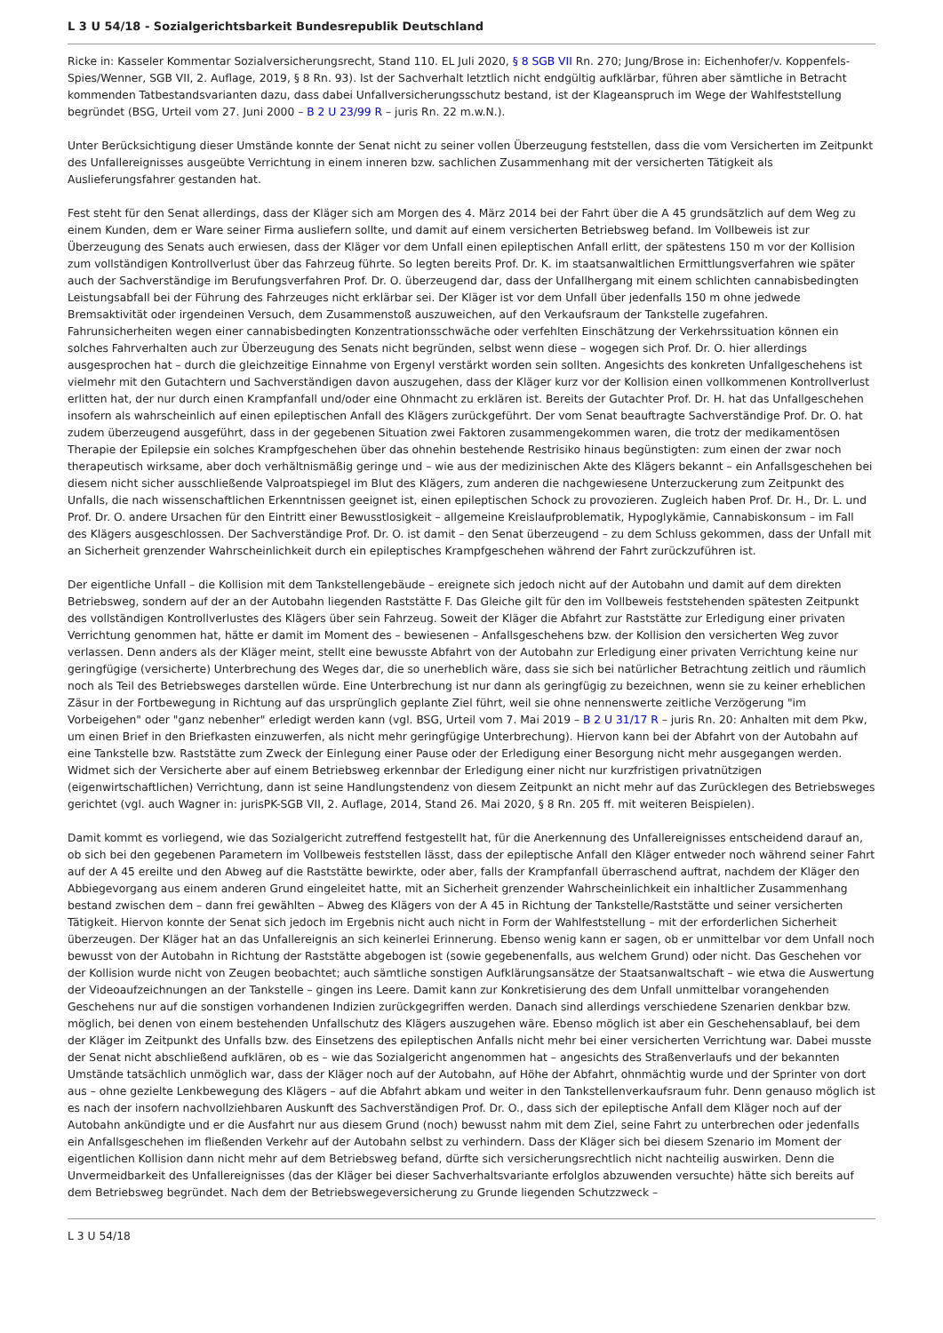L 3 U 54/18 - Sozialgerichtsbarkeit Bundesrepublik Deutschland
Ricke in: Kasseler Kommentar Sozialversicherungsrecht, Stand 110. EL Juli 2020, § 8 SGB VII Rn. 270; Jung/Brose in: Eichenhofer/v. Koppenfels-Spies/Wenner, SGB VII, 2. Auflage, 2019, § 8 Rn. 93). Ist der Sachverhalt letztlich nicht endgültig aufklärbar, führen aber sämtliche in Betracht kommenden Tatbestandsvarianten dazu, dass dabei Unfallversicherungsschutz bestand, ist der Klageanspruch im Wege der Wahlfeststellung begründet (BSG, Urteil vom 27. Juni 2000 – B 2 U 23/99 R – juris Rn. 22 m.w.N.).
Unter Berücksichtigung dieser Umstände konnte der Senat nicht zu seiner vollen Überzeugung feststellen, dass die vom Versicherten im Zeitpunkt des Unfallereignisses ausgeübte Verrichtung in einem inneren bzw. sachlichen Zusammenhang mit der versicherten Tätigkeit als Auslieferungsfahrer gestanden hat.
Fest steht für den Senat allerdings, dass der Kläger sich am Morgen des 4. März 2014 bei der Fahrt über die A 45 grundsätzlich auf dem Weg zu einem Kunden, dem er Ware seiner Firma ausliefern sollte, und damit auf einem versicherten Betriebsweg befand. Im Vollbeweis ist zur Überzeugung des Senats auch erwiesen, dass der Kläger vor dem Unfall einen epileptischen Anfall erlitt, der spätestens 150 m vor der Kollision zum vollständigen Kontrollverlust über das Fahrzeug führte. So legten bereits Prof. Dr. K. im staatsanwaltlichen Ermittlungsverfahren wie später auch der Sachverständige im Berufungsverfahren Prof. Dr. O. überzeugend dar, dass der Unfallhergang mit einem schlichten cannabisbedingten Leistungsabfall bei der Führung des Fahrzeuges nicht erklärbar sei. Der Kläger ist vor dem Unfall über jedenfalls 150 m ohne jedwede Bremsaktivität oder irgendeinen Versuch, dem Zusammenstoß auszuweichen, auf den Verkaufsraum der Tankstelle zugefahren. Fahrunsicherheiten wegen einer cannabisbedingten Konzentrationsschwäche oder verfehlten Einschätzung der Verkehrssituation können ein solches Fahrverhalten auch zur Überzeugung des Senats nicht begründen, selbst wenn diese – wogegen sich Prof. Dr. O. hier allerdings ausgesprochen hat – durch die gleichzeitige Einnahme von Ergenyl verstärkt worden sein sollten. Angesichts des konkreten Unfallgeschehens ist vielmehr mit den Gutachtern und Sachverständigen davon auszugehen, dass der Kläger kurz vor der Kollision einen vollkommenen Kontrollverlust erlitten hat, der nur durch einen Krampfanfall und/oder eine Ohnmacht zu erklären ist. Bereits der Gutachter Prof. Dr. H. hat das Unfallgeschehen insofern als wahrscheinlich auf einen epileptischen Anfall des Klägers zurückgeführt. Der vom Senat beauftragte Sachverständige Prof. Dr. O. hat zudem überzeugend ausgeführt, dass in der gegebenen Situation zwei Faktoren zusammengekommen waren, die trotz der medikamentösen Therapie der Epilepsie ein solches Krampfgeschehen über das ohnehin bestehende Restrisiko hinaus begünstigten: zum einen der zwar noch therapeutisch wirksame, aber doch verhältnismäßig geringe und – wie aus der medizinischen Akte des Klägers bekannt – ein Anfallsgeschehen bei diesem nicht sicher ausschließende Valproatspiegel im Blut des Klägers, zum anderen die nachgewiesene Unterzuckerung zum Zeitpunkt des Unfalls, die nach wissenschaftlichen Erkenntnissen geeignet ist, einen epileptischen Schock zu provozieren. Zugleich haben Prof. Dr. H., Dr. L. und Prof. Dr. O. andere Ursachen für den Eintritt einer Bewusstlosigkeit – allgemeine Kreislaufproblematik, Hypoglykämie, Cannabiskonsum – im Fall des Klägers ausgeschlossen. Der Sachverständige Prof. Dr. O. ist damit – den Senat überzeugend – zu dem Schluss gekommen, dass der Unfall mit an Sicherheit grenzender Wahrscheinlichkeit durch ein epileptisches Krampfgeschehen während der Fahrt zurückzuführen ist.
Der eigentliche Unfall – die Kollision mit dem Tankstellengebäude – ereignete sich jedoch nicht auf der Autobahn und damit auf dem direkten Betriebsweg, sondern auf der an der Autobahn liegenden Raststätte F. Das Gleiche gilt für den im Vollbeweis feststehenden spätesten Zeitpunkt des vollständigen Kontrollverlustes des Klägers über sein Fahrzeug. Soweit der Kläger die Abfahrt zur Raststätte zur Erledigung einer privaten Verrichtung genommen hat, hätte er damit im Moment des – bewiesenen – Anfallsgeschehens bzw. der Kollision den versicherten Weg zuvor verlassen. Denn anders als der Kläger meint, stellt eine bewusste Abfahrt von der Autobahn zur Erledigung einer privaten Verrichtung keine nur geringfügige (versicherte) Unterbrechung des Weges dar, die so unerheblich wäre, dass sie sich bei natürlicher Betrachtung zeitlich und räumlich noch als Teil des Betriebsweges darstellen würde. Eine Unterbrechung ist nur dann als geringfügig zu bezeichnen, wenn sie zu keiner erheblichen Zäsur in der Fortbewegung in Richtung auf das ursprünglich geplante Ziel führt, weil sie ohne nennenswerte zeitliche Verzögerung "im Vorbeigehen" oder "ganz nebenher" erledigt werden kann (vgl. BSG, Urteil vom 7. Mai 2019 – B 2 U 31/17 R – juris Rn. 20: Anhalten mit dem Pkw, um einen Brief in den Briefkasten einzuwerfen, als nicht mehr geringfügige Unterbrechung). Hiervon kann bei der Abfahrt von der Autobahn auf eine Tankstelle bzw. Raststätte zum Zweck der Einlegung einer Pause oder der Erledigung einer Besorgung nicht mehr ausgegangen werden. Widmet sich der Versicherte aber auf einem Betriebsweg erkennbar der Erledigung einer nicht nur kurzfristigen privatnützigen (eigenwirtschaftlichen) Verrichtung, dann ist seine Handlungstendenz von diesem Zeitpunkt an nicht mehr auf das Zurücklegen des Betriebsweges gerichtet (vgl. auch Wagner in: jurisPK-SGB VII, 2. Auflage, 2014, Stand 26. Mai 2020, § 8 Rn. 205 ff. mit weiteren Beispielen).
Damit kommt es vorliegend, wie das Sozialgericht zutreffend festgestellt hat, für die Anerkennung des Unfallereignisses entscheidend darauf an, ob sich bei den gegebenen Parametern im Vollbeweis feststellen lässt, dass der epileptische Anfall den Kläger entweder noch während seiner Fahrt auf der A 45 ereilte und den Abweg auf die Raststätte bewirkte, oder aber, falls der Krampfanfall überraschend auftrat, nachdem der Kläger den Abbiegevorgang aus einem anderen Grund eingeleitet hatte, mit an Sicherheit grenzender Wahrscheinlichkeit ein inhaltlicher Zusammenhang bestand zwischen dem – dann frei gewählten – Abweg des Klägers von der A 45 in Richtung der Tankstelle/Raststätte und seiner versicherten Tätigkeit. Hiervon konnte der Senat sich jedoch im Ergebnis nicht auch nicht in Form der Wahlfeststellung – mit der erforderlichen Sicherheit überzeugen. Der Kläger hat an das Unfallereignis an sich keinerlei Erinnerung. Ebenso wenig kann er sagen, ob er unmittelbar vor dem Unfall noch bewusst von der Autobahn in Richtung der Raststätte abgebogen ist (sowie gegebenenfalls, aus welchem Grund) oder nicht. Das Geschehen vor der Kollision wurde nicht von Zeugen beobachtet; auch sämtliche sonstigen Aufklärungsansätze der Staatsanwaltschaft – wie etwa die Auswertung der Videoaufzeichnungen an der Tankstelle – gingen ins Leere. Damit kann zur Konkretisierung des dem Unfall unmittelbar vorangehenden Geschehens nur auf die sonstigen vorhandenen Indizien zurückgegriffen werden. Danach sind allerdings verschiedene Szenarien denkbar bzw. möglich, bei denen von einem bestehenden Unfallschutz des Klägers auszugehen wäre. Ebenso möglich ist aber ein Geschehensablauf, bei dem der Kläger im Zeitpunkt des Unfalls bzw. des Einsetzens des epileptischen Anfalls nicht mehr bei einer versicherten Verrichtung war. Dabei musste der Senat nicht abschließend aufklären, ob es – wie das Sozialgericht angenommen hat – angesichts des Straßenverlaufs und der bekannten Umstände tatsächlich unmöglich war, dass der Kläger noch auf der Autobahn, auf Höhe der Abfahrt, ohnmächtig wurde und der Sprinter von dort aus – ohne gezielte Lenkbewegung des Klägers – auf die Abfahrt abkam und weiter in den Tankstellenverkaufsraum fuhr. Denn genauso möglich ist es nach der insofern nachvollziehbaren Auskunft des Sachverständigen Prof. Dr. O., dass sich der epileptische Anfall dem Kläger noch auf der Autobahn ankündigte und er die Ausfahrt nur aus diesem Grund (noch) bewusst nahm mit dem Ziel, seine Fahrt zu unterbrechen oder jedenfalls ein Anfallsgeschehen im fließenden Verkehr auf der Autobahn selbst zu verhindern. Dass der Kläger sich bei diesem Szenario im Moment der eigentlichen Kollision dann nicht mehr auf dem Betriebsweg befand, dürfte sich versicherungsrechtlich nicht nachteilig auswirken. Denn die Unvermeidbarkeit des Unfallereignisses (das der Kläger bei dieser Sachverhaltsvariante erfolglos abzuwenden versuchte) hätte sich bereits auf dem Betriebsweg begründet. Nach dem der Betriebswegeversicherung zu Grunde liegenden Schutzzweck –
L 3 U 54/18